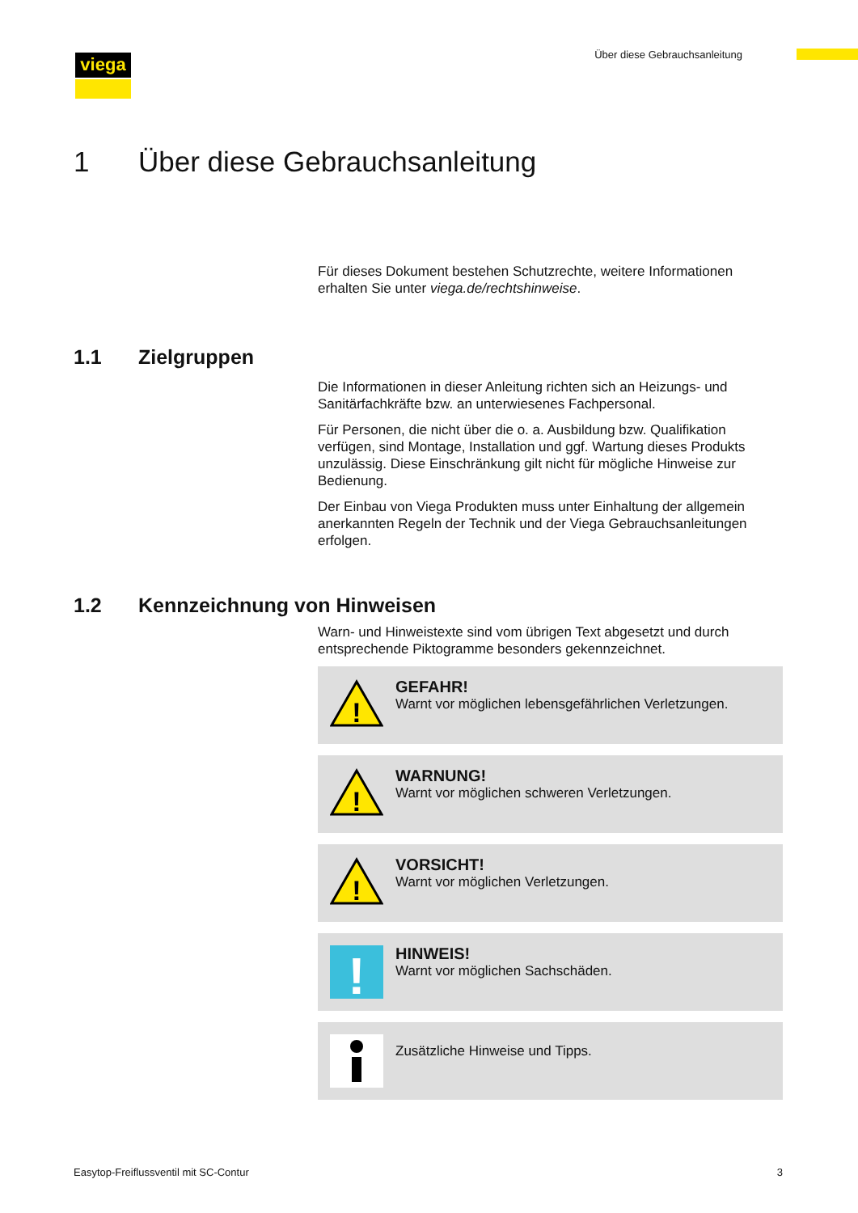viega Über diese Gebrauchsanleitung
1 Über diese Gebrauchsanleitung
Für dieses Dokument bestehen Schutzrechte, weitere Informationen erhalten Sie unter viega.de/rechtshinweise.
1.1 Zielgruppen
Die Informationen in dieser Anleitung richten sich an Heizungs- und Sanitärfachkräfte bzw. an unterwiesenes Fachpersonal.
Für Personen, die nicht über die o. a. Ausbildung bzw. Qualifikation verfügen, sind Montage, Installation und ggf. Wartung dieses Produkts unzulässig. Diese Einschränkung gilt nicht für mögliche Hinweise zur Bedienung.
Der Einbau von Viega Produkten muss unter Einhaltung der allgemein anerkannten Regeln der Technik und der Viega Gebrauchsanleitungen erfolgen.
1.2 Kennzeichnung von Hinweisen
Warn- und Hinweistexte sind vom übrigen Text abgesetzt und durch entsprechende Piktogramme besonders gekennzeichnet.
!
GEFAHR!
Warnt vor möglichen lebensgefährlichen Verletzungen.
!
WARNUNG!
Warnt vor möglichen schweren Verletzungen.
!
VORSICHT!
Warnt vor möglichen Verletzungen.
!
HINWEIS!
Warnt vor möglichen Sachschäden.
Zusätzliche Hinweise und Tipps.
Easytop-Freiflussventil mit SC-Contur 3